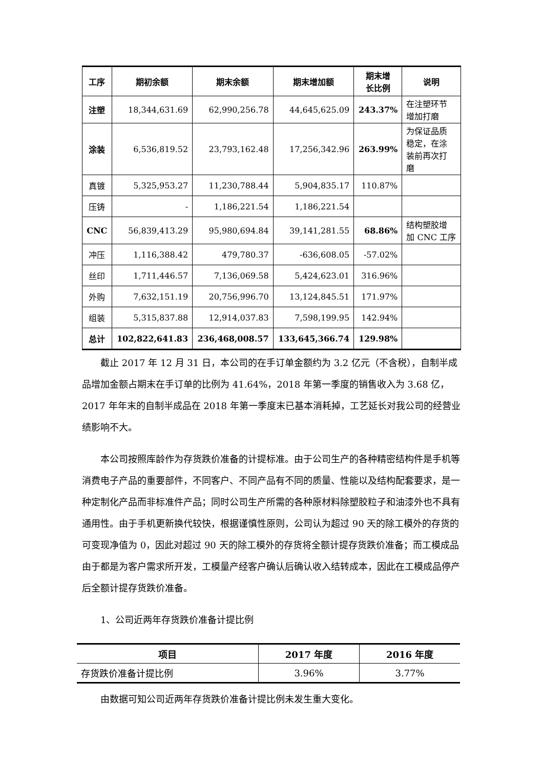| 工序 | 期初余额 | 期末余额 | 期末增加额 | 期末增 长比例 | 说明 |
| --- | --- | --- | --- | --- | --- |
| 注塑 | 18,344,631.69 | 62,990,256.78 | 44,645,625.09 | 243.37% | 在注塑环节 增加打磨 |
| 涂装 | 6,536,819.52 | 23,793,162.48 | 17,256,342.96 | 263.99% | 为保证品质 稳定，在涂 装前再次打 磨 |
| 真镀 | 5,325,953.27 | 11,230,788.44 | 5,904,835.17 | 110.87% | |
| 压铸 | - | 1,186,221.54 | 1,186,221.54 | | |
| CNC | 56,839,413.29 | 95,980,694.84 | 39,141,281.55 | 68.86% | 结构塑胶增 加 CNC 工序 |
| 冲压 | 1,116,388.42 | 479,780.37 | -636,608.05 | -57.02% | |
| 丝印 | 1,711,446.57 | 7,136,069.58 | 5,424,623.01 | 316.96% | |
| 外购 | 7,632,151.19 | 20,756,996.70 | 13,124,845.51 | 171.97% | |
| 组装 | 5,315,837.88 | 12,914,037.83 | 7,598,199.95 | 142.94% | |
| 总计 | 102,822,641.83 | 236,468,008.57 | 133,645,366.74 | 129.98% | |
截止 2017 年 12 月 31 日，本公司的在手订单金额约为 3.2 亿元（不含税），自制半成品增加金额占期末在手订单的比例为 41.64%，2018 年第一季度的销售收入为 3.68 亿，2017 年年末的自制半成品在 2018 年第一季度末已基本消耗掉，工艺延长对我公司的经营业绩影响不大。
本公司按照库龄作为存货跌价准备的计提标准。由于公司生产的各种精密结构件是手机等消费电子产品的重要部件，不同客户、不同产品有不同的质量、性能以及结构配套要求，是一种定制化产品而非标准件产品；同时公司生产所需的各种原材料除塑胶粒子和油漆外也不具有通用性。由于手机更新换代较快，根据谨慎性原则，公司认为超过 90 天的除工模外的存货的可变现净值为 0，因此对超过 90 天的除工模外的存货将全额计提存货跌价准备；而工模成品由于都是为客户需求所开发，工模量产经客户确认后确认收入结转成本，因此在工模成品停产后全额计提存货跌价准备。
1、公司近两年存货跌价准备计提比例
| 项目 | 2017 年度 | 2016 年度 |
| --- | --- | --- |
| 存货跌价准备计提比例 | 3.96% | 3.77% |
由数据可知公司近两年存货跌价准备计提比例未发生重大变化。